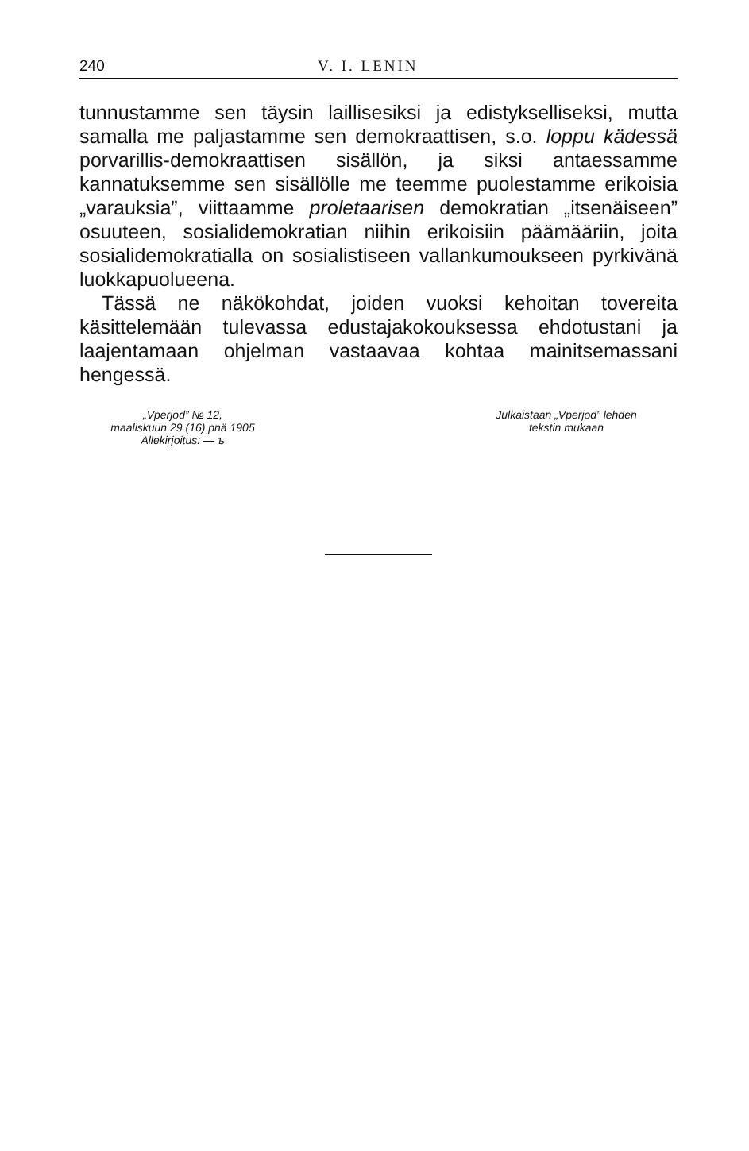240 V. I. LENIN
tunnustamme sen täysin laillisesiksi ja edistykselliseksi, mutta samalla me paljastamme sen demokraattisen, s.o. loppu kädessä porvarillis-demokraattisen sisällön, ja siksi antaessamme kannatuksemme sen sisällölle me teemme puolestamme erikoisia „varauksia”, viittaamme proletaarisen demokratian „itsenäiseen” osuuteen, sosialidemokratian niihin erikoisiin päämääriin, joita sosialidemokratialla on sosialistiseen vallankumoukseen pyrkivänä luokkapuolueena.
Tässä ne näkökohdat, joiden vuoksi kehoitan tovereita käsittelemään tulevassa edustajakokouksessa ehdotustani ja laajentamaan ohjelman vastaavaa kohtaa mainitsemassani hengessä.
„Vperjod” № 12,
maaliskuun 29 (16) pnä 1905
Allekirjoitus: — ъ
Julkaistaan „Vperjod” lehden
tekstin mukaan